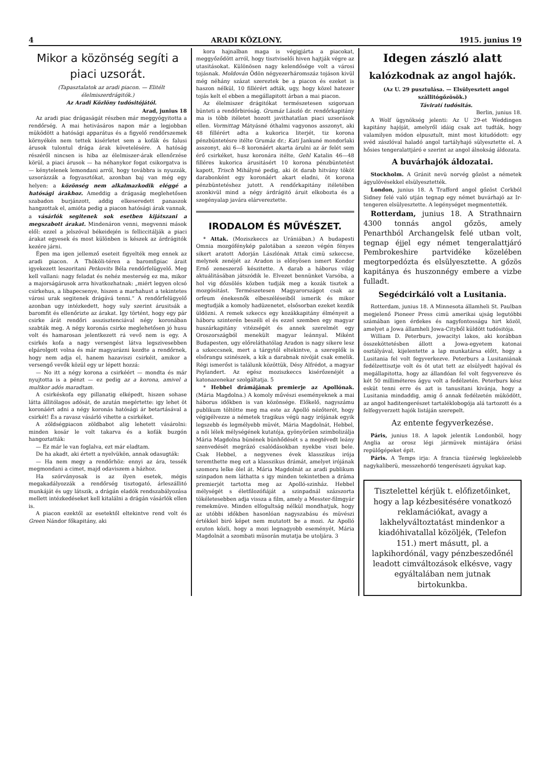4 ARADI KÖZLONY. 1915. junius 19
Mikor a közönség segíti a piaci uzsorát.
(Tapasztalatok az aradi piacon. — Elitélt élelmiszerdrágitók.)
Az Aradi Közlöny tudósitójától.
Arad, junius 18
Az aradi piac drágaságát részben már meggyógyitotta a rendőrség. A mai hetivásáros napon már a legjobban müködött a hatósági apparátus és a figyelő rendőrszemek környékén nem tettek kisérletet sem a kofák és falusi árusok tulontul drága árak követelésére. A hatóság részéről nincsen is hiba az élelmiszer-árak ellenőrzése körül, a piaci árusok — ha néhanykor fogat csikorgatva is — kénytelenek lemondani arról, hogy továbbra is nyuzzák, uzsorázzák a fogyasztókat, azonban baj van még egy helyen: a közönség nem alkalmazkodik eléggé a hatósági árakhoz. Ameddig a drágaság meglehetősen szabadon burjánzott, addig elkeseredett panaszok hangzottak el, amióta pedig a piacon hatósági árak vannak, a vásárlók segitenek sok esetben kijátszani a megszabott árakat. Mindenáron venni, megvenni mások elől: ezzel a jelszóval békeidején is felliccitálják a piaci árakat egyesek és most különben is készek az árdrágitók kezére járni.
Épen ma igen jellemző eseteit figyelték meg ennek az aradi piacon. A Thököli-téren a baromfipiac árait igyekezett leszoritani Petkovits Béla rendőrfelügyelő. Meg kell vallani: nagy feladat és nehéz mesterség ez ma, mikor a majorságárusok arra hivatkozhatnak: „miért legyen olcsó csirkehus, a libapecsenye, hiszen a marhahust a tekintetes városi urak segitenek drágává tenni.“ A rendőrfelügyelő azonban ugy intézkedett, hogy suly szerint árusitsák a baromfit és ellenőrizte az árakat. Igy történt, hogy egy pár csirke árát rendőri asszisztenciával négy koronában szabták meg. A négy koronás csirke meglehetősen jó husu volt és hamarosan jelentkezett rá vevő nem is egy. A csirkés kofa a nagy versengést látva legszivesebben elpárolgott volna és már magyarázni kezdte a rendőrnek, hogy nem adja el, hanem hazaviszi csirkéit, amikor a versengő vevők közül egy ur lépett hozzá:
— No itt a négy korona a csirkéért — mondta és már nyujtotta is a pénzt — ez pedig az a korona, amivel a multkor adós maradtam.
A csirkéskofa egy pillanatig elképedt, hiszen sohase látta állitólagos adósát, de azután megértette: igy lehet öt koronáért adni a négy koronás hatósági ár betartásával a csirkét! És a ravasz vásárló vihette a csirkéket.
A zöldségpiacon zöldbabot alig lehetett vásárolni: minden kosár le volt takarva és a kofák buzgón hangoztatták:
— Ez már le van foglalva, ezt már eladtam.
De ha akadt, aki értett a nyelvükön, annak odasugták:
— Ha nem megy a rendőrhöz: ennyi az ára, tessék megmondani a cimet, majd odaviszem a házhoz.
Ha szórványosak is az ilyen esetek, mégis megakadályozzák a rendőrség tisztogató, árleszállitó munkáját és ugy látszik, a drágán eladók rendszabályozása mellett intézkedéseket kell kitalálni a drágán vásárlók ellen is.
A piacon ezektől az esetektől eltekintve rend volt és Green Nándor főkapitány, aki
kora hajnalban maga is végigjárta a piacokat, meggyőződött arról, hogy tisztviselői hiven hajtják végre az utasitásokat. Különösen nagy kelendősége volt a városi tojásnak. Moldován Ödön négyezerháromszáz tojáson kivül még néhány százat szereztek be a piacon és ezeket is haszon nélkül, 10 fillérért adták, ugy, hogy közel hatezer tojás kelt el ebben a megállapitott árban a mai piacon.
Az élelmiszer drágitókat természetesen szigoruan bünteti a rendőrbiróság. Grumáz László dr. rendőrkapitány ma is több itéletet hozott javithatatlan piaci uzsorások ellen. Vormittag Mátyásné óthalmi vagyonos asszonyt, aki 48 fillérért adta a kukorica literjét, tiz korona pénzbüntetésre itélte Grumáz dr.; Kati Jankuné mondorlaki asszonyt, aki 6—8 koronáért akarta árulni az ár felét sem érő csirkéket, husz koronára itélte, Gehl Katalin 46—48 filléres kukorica árusitásért 10 korona pénzbüntetést kapott, Trisch Mihályné pedig, aki öt darab hitvány tököt darabonként egy koronáért akart eladni, öt korona pénzbüntetéshez jutott. A rendőrkapitány itéletében azonkivül mind a négy árdrágitó áruit elkobozta és a szegényalap javára elárvereztette.
IRODALOM ÉS MŰVÉSZET.
* Attak. (Moziszkeccs az Urániában.) A budapesti Omnia mozgófénykép palotában a szezon végén fényes sikert aratott Adorján Lászlónak Attak cimü szkeccse, melynek zenéjét az Aradon is előnyösen ismert Kondor Ernő zeneszerző készitette. A darab a háborus világ aktuálitásában játszódik le. Elvezet bennünket Varsóba, a hol vig dőzsölés közben tudják meg a kozák tisztek a mozgósitást. Természetesen Magyarországot csak az orfeum énekesnők elbeszéléseiből ismerik és mikor megtudják a komoly hadüzenetet, elsősorban ezeket kezdik üldözni. A remek szkeccs egy kozákkapitány élményeit a háboru szinterén beszéli el és ezzel szemben egy magyar huszárkapitány vitézségét és annek szerelmét egy Oroszországból menekült magyar leánnyal. Miként Budapesten, ugy előreláthatólag Aradon is nagy sikere lesz a szkeccsnek, mert a tárgytól eltekintve, a szereplők is elsőrangu szinészek, a kik a darabnak nivóját csak emelik. Régi ismerőst is találunk közöttük, Désy Alfrédot, a magyar Psylandert. Az egész moziszkeccs kisérőzenéjét a katonazenekar szolgáltatja. 5
* Hebbel drámájának premierje az Apollónak. (Mária Magdolna.) A komoly művészi eseményeknek a mai háborus időkben is van közönsége. Előkelő, nagyszámu publikum töltötte meg ma este az Apolló nézőterét, hogy végigélvezze a németek tragikus végü nagy irójának egyik legszebb és legmélyebb müvét, Mária Magdolnát, Hebbel, a női lélek mélységének kutatója, gyönyörűen szimbolizálja Mária Magdolna bünének bünhődését s a megtévedt leány szenvedését megrázó csalódásokban nyekbe viszi bele. Csak Hebbel, a negyvenes évek klasszikus irója teremthette meg ezt a klasszikus drámát, amelyet irójának szomoru lelke ölel át. Mária Magdolnát az aradi publikum szinpadon nem láthatta s igy minden tekintetben a dráma premierjét tartotta meg az Apolló-szinház. Hebbel mélységét s életfilozófiáját a szinpadnál százszorta tökéletesebben adja vissza a film, amely a Messter-filmgyár remekmüve. Minden elfogultság nélkül mondhatjuk, hogy az utóbbi időkben hasonlóan nagyszabásu és müvészi értékkel biró képet nem mutatott be a mozi. Az Apolló ezuton közli, hogy a mozi legnagyobb eseményét, Mária Magdolnát a szombati müsorán mutatja be utoljára. 3
Idegen zászló alatt
kalózkodnak az angol hajók.
(Az U. 29 pusztulása. — Elsülyesztett angol szállitógőzösök.)
Táviratí tudósitás.
Berlin, junius 18.
A Wolf ügynökség jelenti: Az U 29-et Weddingen kapitány hajóját, amelyről idáig csak azt tudták, hogy valamilyen módon elpusztult, mint most kitudódott: egy svéd zászlóval haladó angol tartályhajó sülyesztette el. A hősies tengeralattjáró e szerint az angol álnokság áldozata.
A buvárhajók áldozatai.
Stockholm. A Gránit nevü norvég gőzöst a németek ágyulövésekkel elsülyesztették.
London, junius 18. A Trafford angol gőzöst Corkból Sidney felé való utján tegnap egy német buvárhajó az Ir-tengeren elsülyesztette. A legénységet megmentették.
Rotterdam, junius 18. A Strathnairn 4300 tonnás angol gőzös, amely Penarthból Archangelsk felé utban volt, tegnap éjjel egy német tengeralattjáró Pembrokeshire partvidéke közelében megtorpedózta és elsülyesztette. A gőzös kapitánya és huszonnégy embere a vizbe fulladt.
Segédcirkáló volt a Lusitania.
Rotterdam, junius 18. A Minnesota államheli St. Paulban megjelenő Pioneer Press cimü amerikai ujság legutóbbi számában igen érdekes és nagyfontosságu hirt közöl, amelyet a Jowa államheli Jowa-Cityből küldött tudósitója.
William D. Peterburs, jowacityi lakos, aki korábban összeköttetésben állott a Jowa-egyetem katonai osztályával, kijelentette a lap munkatársa előtt, hogy a Lusitania fel volt fegyverkezve. Peterburs a Lusitaniának fedélzettisztje volt és öt utat tett az elsülyedt hajóval és megállapitotta, hogy az állandóan fel volt fegyverezve és két 50 milliméteres ágyu volt a fedélzetén. Peterburs kész esküt tenni erre és azt is tanusitani kivánja, hogy a Lusitania mindaddig, amig ő annak fedélzetén müködött, az angol haditengerészet tartaléklobogója alá tartozott és a felfegyverzett hajók listáján szerepelt.
Az entente fegyverkezése.
Páris, junius 18. A lapok jelentik Londonból, hogy Anglia az orosz légi jármüvek mintájára óriási repülőgépeket épit.
Páris. A Temps irja: A francia tüzérség legközelebb nagykaliberü, messzehordó tengerészeti ágyukat kap.
Tisztelettel kérjük t. előfizetőinket, hogy a lap kézbesitésére vonatkozó reklamációkat, avagy a lakhelyváltoztatást mindenkor a kiadóhivatallal közöljék, (Telefon 151.) mert másutt, pl. a lapkihordónál, vagy pénzbeszedőnél leadott cimváltozások elkésve, vagy egyáltalában nem jutnak birtokunkba.